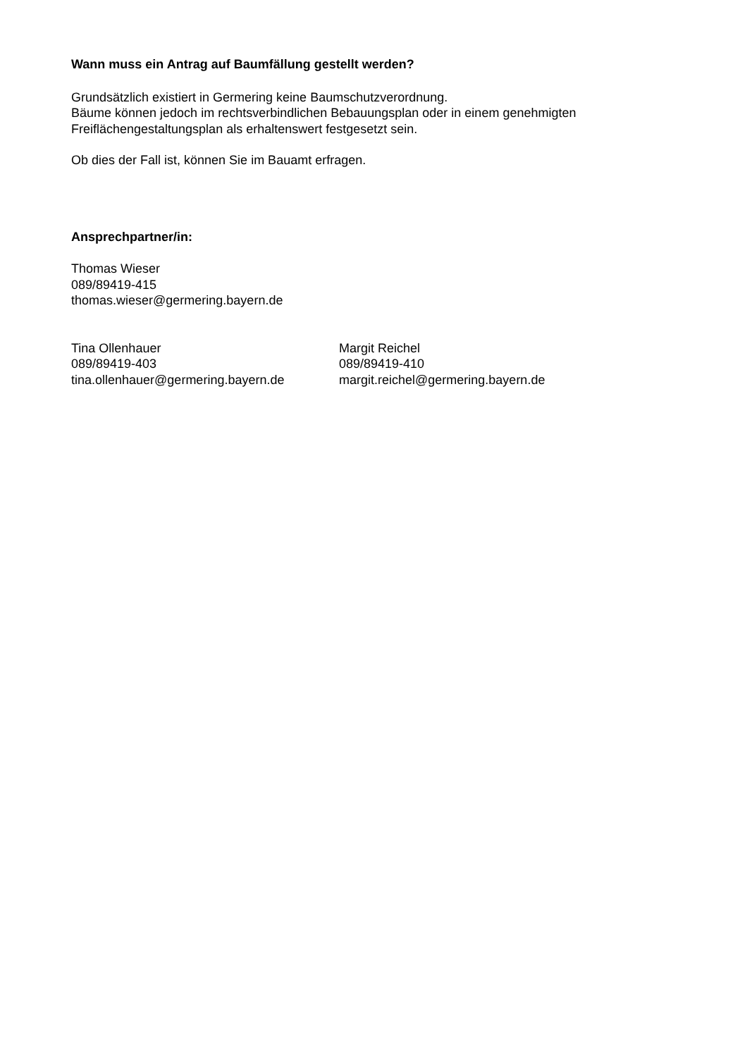Wann muss ein Antrag auf Baumfällung gestellt werden?
Grundsätzlich existiert in Germering keine Baumschutzverordnung.
Bäume können jedoch im rechtsverbindlichen Bebauungsplan oder in einem genehmigten
Freiflächengestaltungsplan als erhaltenswert festgesetzt sein.
Ob dies der Fall ist, können Sie im Bauamt erfragen.
Ansprechpartner/in:
Thomas Wieser
089/89419-415
thomas.wieser@germering.bayern.de
Tina Ollenhauer
089/89419-403
tina.ollenhauer@germering.bayern.de
Margit Reichel
089/89419-410
margit.reichel@germering.bayern.de